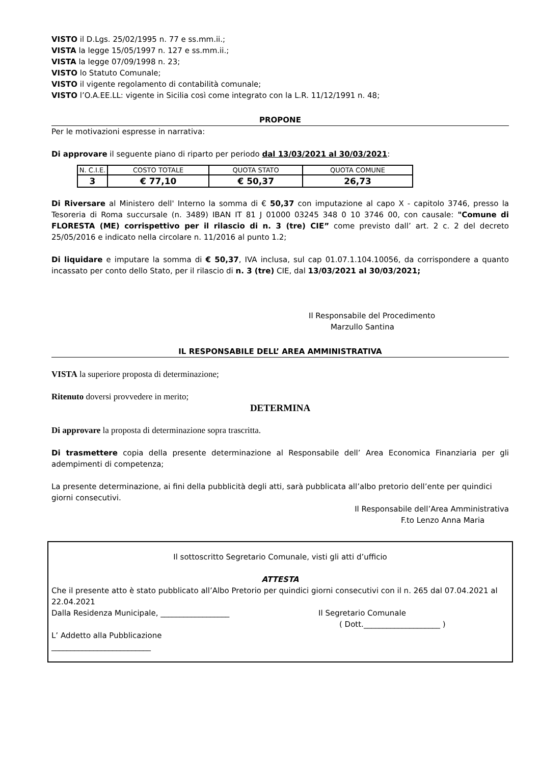VISTO il D.Lgs. 25/02/1995 n. 77 e ss.mm.ii.;
VISTA la legge 15/05/1997 n. 127 e ss.mm.ii.;
VISTA la legge 07/09/1998 n. 23;
VISTO lo Statuto Comunale;
VISTO il vigente regolamento di contabilità comunale;
VISTO l’O.A.EE.LL: vigente in Sicilia così come integrato con la L.R. 11/12/1991 n. 48;
PROPONE
Per le motivazioni espresse in narrativa:
Di approvare il seguente piano di riparto per periodo dal 13/03/2021 al 30/03/2021:
| N. C.I.E. | COSTO TOTALE | QUOTA STATO | QUOTA COMUNE |
| 3 | € 77,10 | € 50,37 | 26,73 |
Di Riversare al Ministero dell' Interno la somma di € 50,37 con imputazione al capo X - capitolo 3746, presso la Tesoreria di Roma succursale (n. 3489) IBAN IT 81 J 01000 03245 348 0 10 3746 00, con causale: "Comune di FLORESTA (ME) corrispettivo per il rilascio di n. 3 (tre) CIE” come previsto dall’ art. 2 c. 2 del decreto 25/05/2016 e indicato nella circolare n. 11/2016 al punto 1.2;
Di liquidare e imputare la somma di € 50,37, IVA inclusa, sul cap 01.07.1.104.10056, da corrispondere a quanto incassato per conto dello Stato, per il rilascio di n. 3 (tre) CIE, dal 13/03/2021 al 30/03/2021;
Il Responsabile del Procedimento
Marzullo Santina
IL RESPONSABILE DELL’ AREA AMMINISTRATIVA
VISTA la superiore proposta di determinazione;
Ritenuto doversi provvedere in merito;
DETERMINA
Di approvare la proposta di determinazione sopra trascritta.
Di trasmettere copia della presente determinazione al Responsabile dell’ Area Economica Finanziaria per gli adempimenti di competenza;
La presente determinazione, ai fini della pubblicità degli atti, sarà pubblicata all’albo pretorio dell’ente per quindici giorni consecutivi.
Il Responsabile dell’Area Amministrativa
F.to Lenzo Anna Maria
Il sottoscritto Segretario Comunale, visti gli atti d’ufficio
ATTESTA
Che il presente atto è stato pubblicato all’Albo Pretorio per quindici giorni consecutivi con il n. 265 dal 07.04.2021 al 22.04.2021
Dalla Residenza Municipale, __________________ Il Segretario Comunale
( Dott.____________________ )
L’ Addetto alla Pubblicazione
__________________________